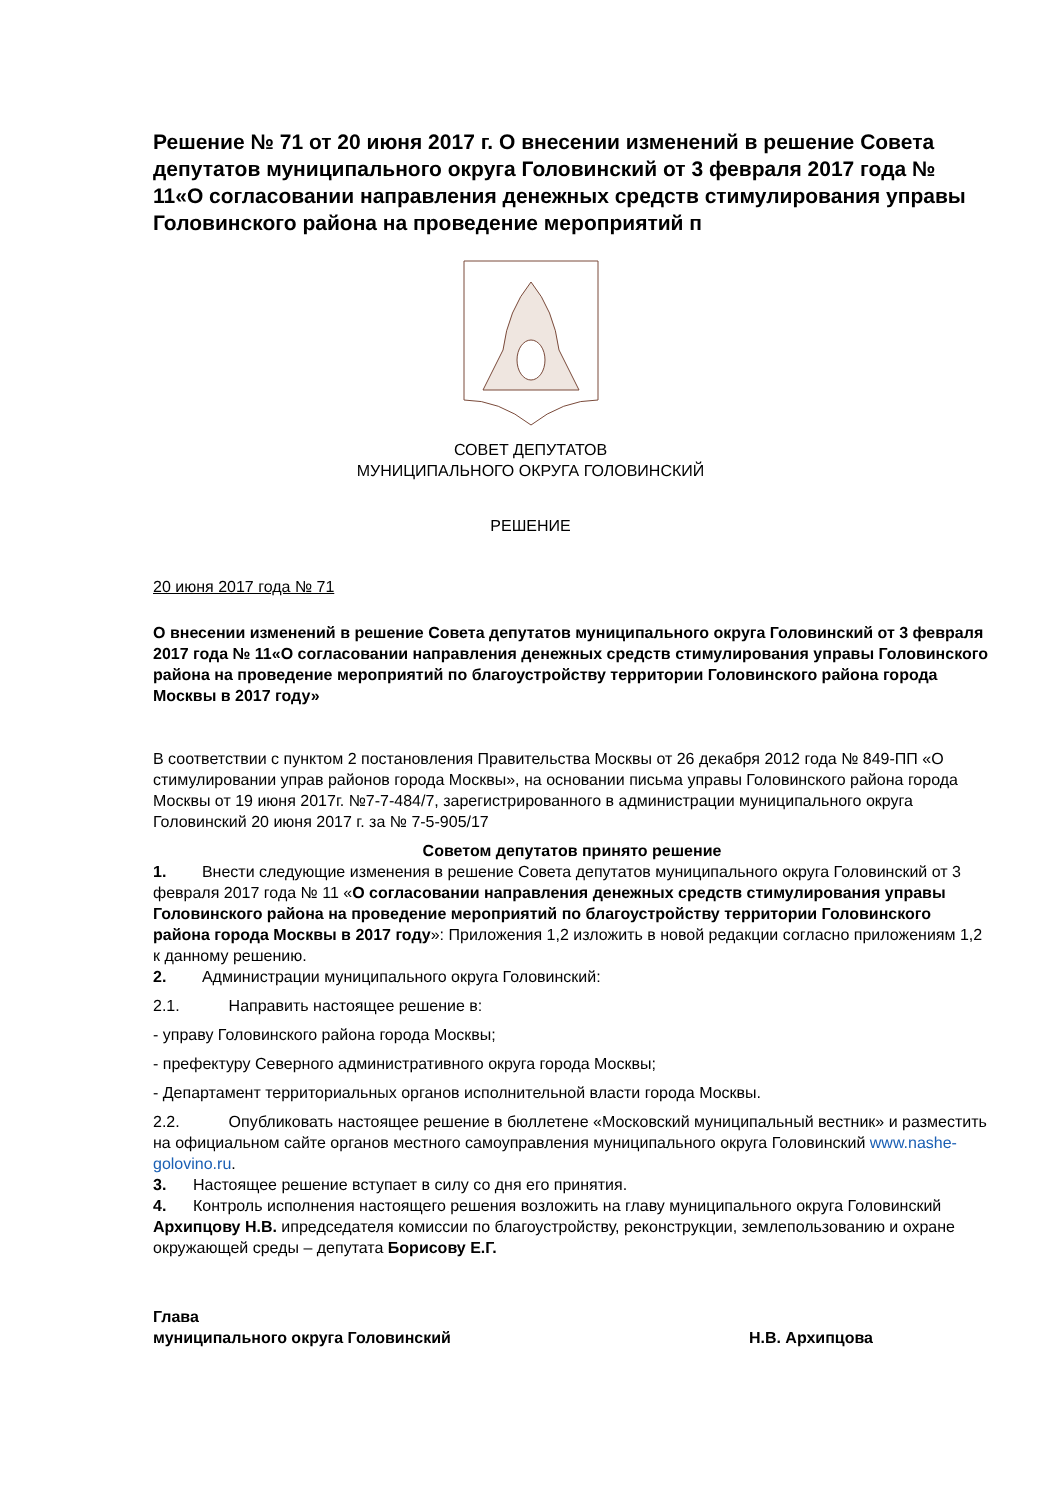Решение № 71 от 20 июня 2017 г. О внесении изменений в решение Совета депутатов муниципального округа Головинский от 3 февраля 2017 года № 11«О согласовании направления денежных средств стимулирования управы Головинского района на проведение мероприятий п
СОВЕТ ДЕПУТАТОВ
МУНИЦИПАЛЬНОГО ОКРУГА ГОЛОВИНСКИЙ
РЕШЕНИЕ
20 июня 2017 года № 71
О внесении изменений в решение Совета депутатов муниципального округа Головинский от 3 февраля 2017 года № 11«О согласовании направления денежных средств стимулирования управы Головинского района на проведение мероприятий по благоустройству территории Головинского района города Москвы в 2017 году»
В соответствии с пунктом 2 постановления Правительства Москвы от 26 декабря 2012 года № 849-ПП «О стимулировании управ районов города Москвы», на основании письма управы Головинского района города Москвы от 19 июня 2017г. №7-7-484/7, зарегистрированного в администрации муниципального округа Головинский 20 июня 2017 г. за № 7-5-905/17
Советом депутатов принято решение
1. Внести следующие изменения в решение Совета депутатов муниципального округа Головинский от 3 февраля 2017 года № 11 «О согласовании направления денежных средств стимулирования управы Головинского района на проведение мероприятий по благоустройству территории Головинского района города Москвы в 2017 году»: Приложения 1,2 изложить в новой редакции согласно приложениям 1,2 к данному решению.
2. Администрации муниципального округа Головинский:
2.1. Направить настоящее решение в:
- управу Головинского района города Москвы;
- префектуру Северного административного округа города Москвы;
- Департамент территориальных органов исполнительной власти города Москвы.
2.2. Опубликовать настоящее решение в бюллетене «Московский муниципальный вестник» и разместить на официальном сайте органов местного самоуправления муниципального округа Головинский www.nashe-golovino.ru.
3. Настоящее решение вступает в силу со дня его принятия.
4. Контроль исполнения настоящего решения возложить на главу муниципального округа Головинский Архипцову Н.В. ипредседателя комиссии по благоустройству, реконструкции, землепользованию и охране окружающей среды – депутата Борисову Е.Г.
Глава
муниципального округа Головинский Н.В. Архипцова